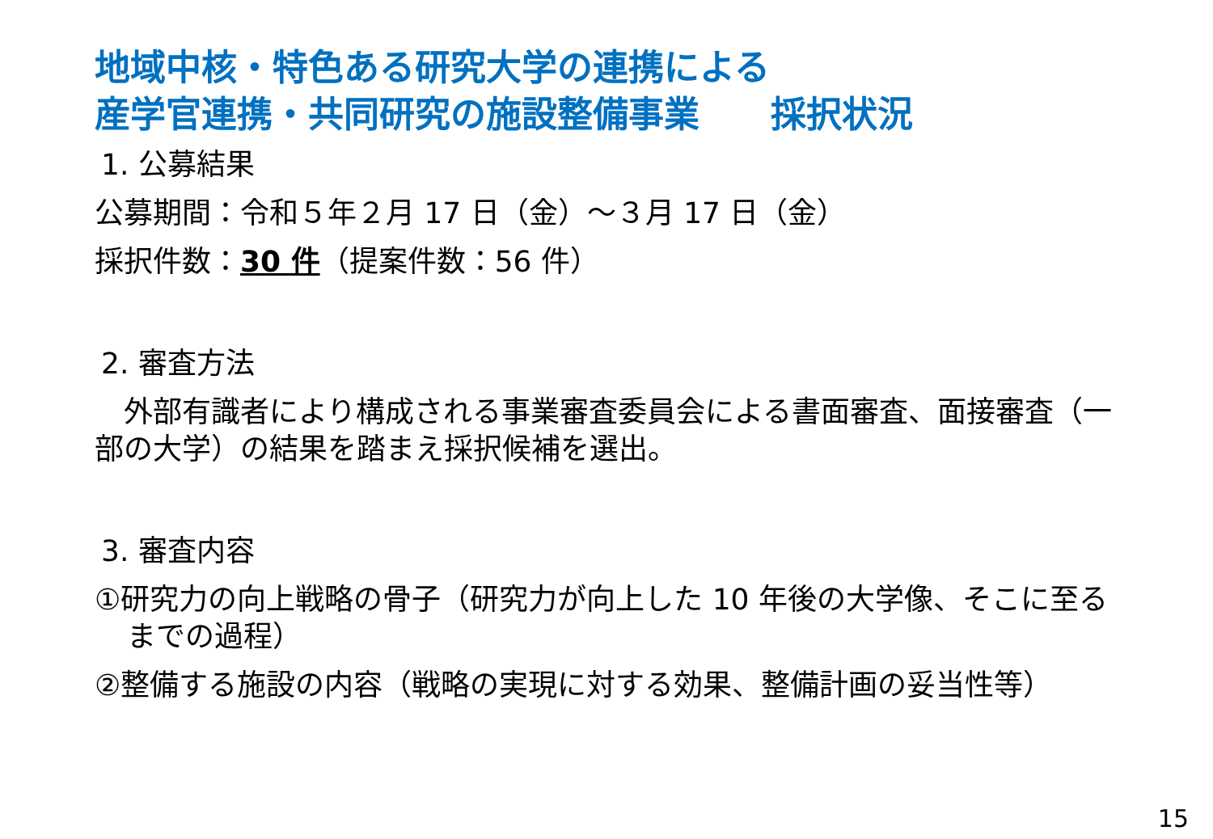地域中核・特色ある研究大学の連携による
産学官連携・共同研究の施設整備事業　　採択状況
1. 公募結果
公募期間：令和５年２月 17 日（金）～３月 17 日（金）
採択件数：30 件（提案件数：56 件）
2. 審査方法
　外部有識者により構成される事業審査委員会による書面審査、面接審査（一部の大学）の結果を踏まえ採択候補を選出。
3. 審査内容
①研究力の向上戦略の骨子（研究力が向上した 10 年後の大学像、そこに至るまでの過程）
②整備する施設の内容（戦略の実現に対する効果、整備計画の妥当性等）
15